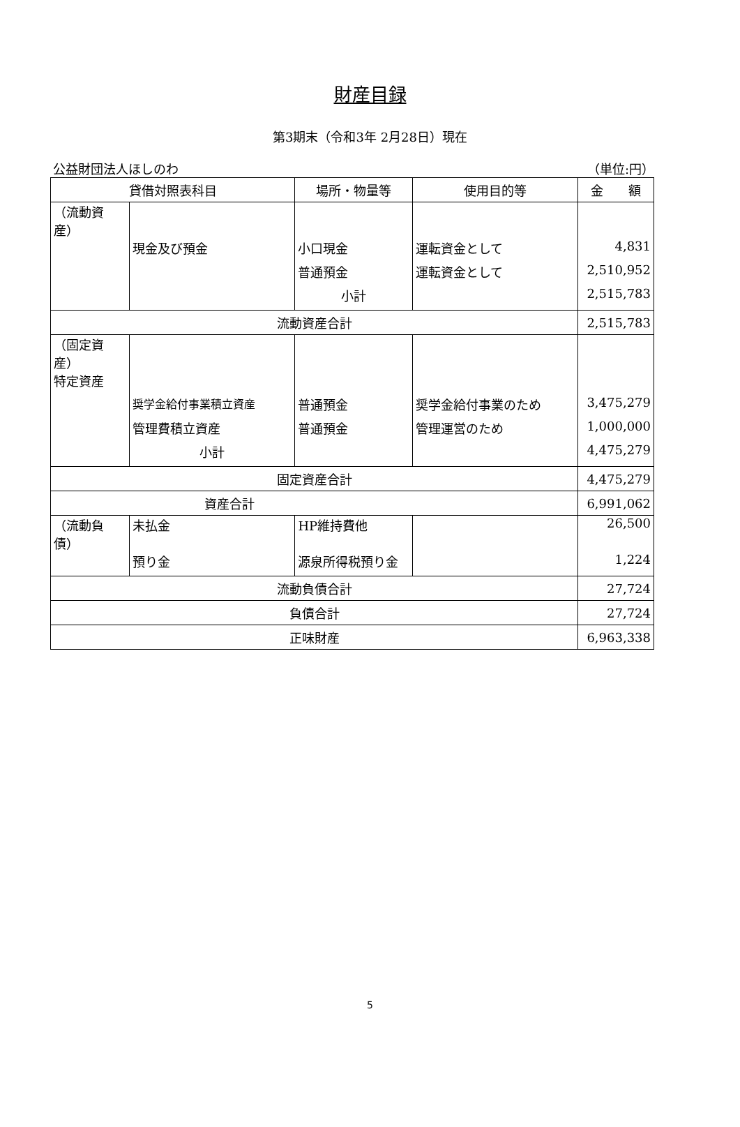財産目録
第3期末（令和3年 2月28日）現在
公益財団法人ほしのわ （単位:円）
| 貸借対照表科目 | | 場所・物量等 | 使用目的等 | 金 額 |
| --- | --- | --- | --- | --- |
| （流動資産） | | | | |
| | 現金及び預金 | 小口現金 | 運転資金として | 4,831 |
| | | 普通預金 | 運転資金として | 2,510,952 |
| | | 小計 | | 2,515,783 |
| 流動資産合計 | | | | 2,515,783 |
| （固定資産） | | | | |
| 特定資産 | | | | |
| | 奨学金給付事業積立資産 | 普通預金 | 奨学金給付事業のため | 3,475,279 |
| | 管理費積立資産 | 普通預金 | 管理運営のため | 1,000,000 |
| | 小計 | | | 4,475,279 |
| 固定資産合計 | | | | 4,475,279 |
| 資産合計 | | | | 6,991,062 |
| （流動負債） | 未払金 | HP維持費他 | | 26,500 |
| | 預り金 | 源泉所得税預り金 | | 1,224 |
| 流動負債合計 | | | | 27,724 |
| 負債合計 | | | | 27,724 |
| 正味財産 | | | | 6,963,338 |
5